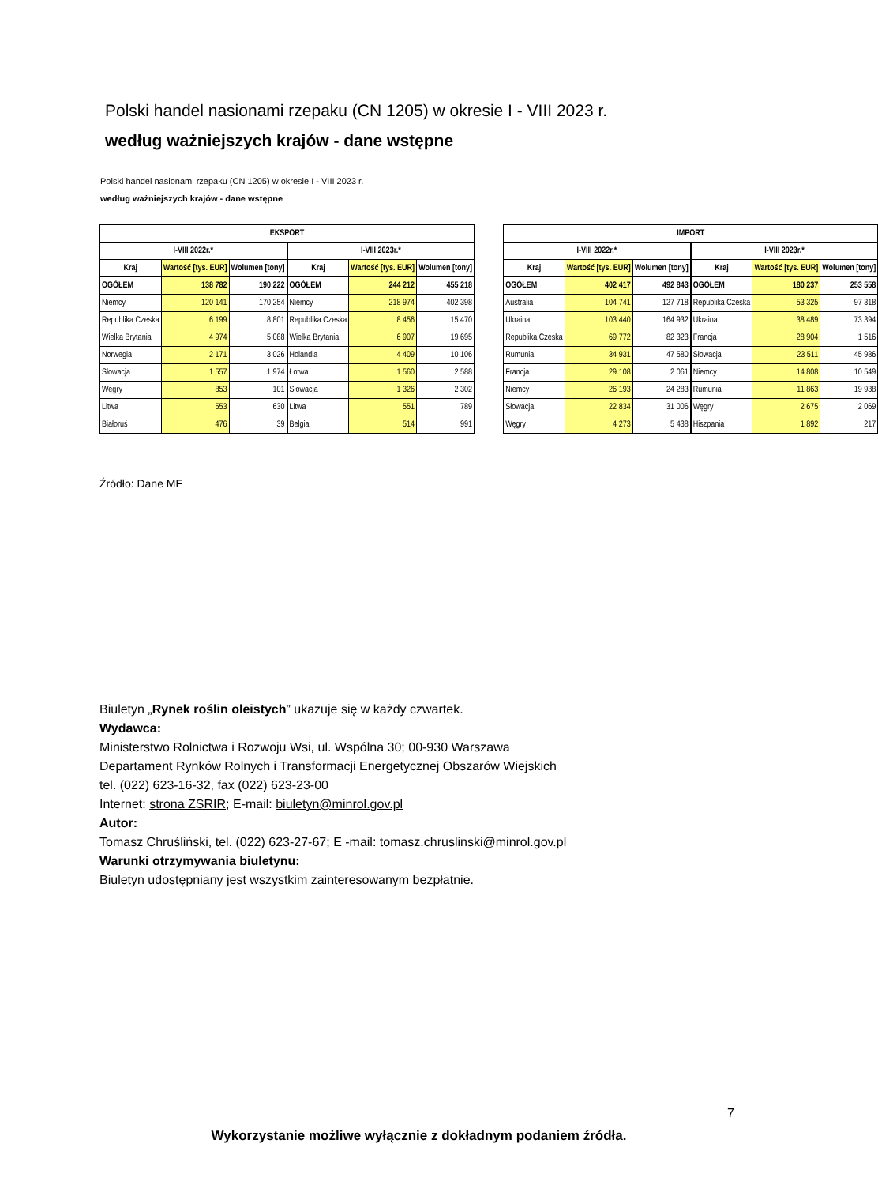Polski handel nasionami rzepaku (CN 1205) w okresie I - VIII 2023 r.
według ważniejszych krajów - dane wstępne
Polski handel nasionami rzepaku (CN 1205) w okresie I - VIII 2023 r.
według ważniejszych krajów - dane wstępne
| EKSPORT | | | | | | |
| --- | --- | --- | --- | --- | --- | --- |
| I-VIII 2022r.* | | | | I-VIII 2023r.* | | |
| Kraj | Wartość [tys. EUR] | Wolumen [tony] | | Kraj | Wartość [tys. EUR] | Wolumen [tony] |
| OGÓŁEM | 138 782 | 190 222 | | OGÓŁEM | 244 212 | 455 218 |
| Niemcy | 120 141 | 170 254 | | Niemcy | 218 974 | 402 398 |
| Republika Czeska | 6 199 | 8 801 | | Republika Czeska | 8 456 | 15 470 |
| Wielka Brytania | 4 974 | 5 088 | | Wielka Brytania | 6 907 | 19 695 |
| Norwegia | 2 171 | 3 026 | | Holandia | 4 409 | 10 106 |
| Słowacja | 1 557 | 1 974 | | Łotwa | 1 560 | 2 588 |
| Węgry | 853 | 101 | | Słowacja | 1 326 | 2 302 |
| Litwa | 553 | 630 | | Litwa | 551 | 789 |
| Białoruś | 476 | 39 | | Belgia | 514 | 991 |
| IMPORT | | | | | | |
| --- | --- | --- | --- | --- | --- | --- |
| I-VIII 2022r.* | | | | I-VIII 2023r.* | | |
| Kraj | Wartość [tys. EUR] | Wolumen [tony] | | Kraj | Wartość [tys. EUR] | Wolumen [tony] |
| OGÓŁEM | 402 417 | 492 843 | | OGÓŁEM | 180 237 | 253 558 |
| Australia | 104 741 | 127 718 | | Republika Czeska | 53 325 | 97 318 |
| Ukraina | 103 440 | 164 932 | | Ukraina | 38 489 | 73 394 |
| Republika Czeska | 69 772 | 82 323 | | Francja | 28 904 | 1 516 |
| Rumunia | 34 931 | 47 580 | | Słowacja | 23 511 | 45 986 |
| Francja | 29 108 | 2 061 | | Niemcy | 14 808 | 10 549 |
| Niemcy | 26 193 | 24 283 | | Rumunia | 11 863 | 19 938 |
| Słowacja | 22 834 | 31 006 | | Węgry | 2 675 | 2 069 |
| Węgry | 4 273 | 5 438 | | Hiszpania | 1 892 | 217 |
Źródło: Dane MF
Biuletyn „Rynek roślin oleistych” ukazuje się w każdy czwartek.
Wydawca:
Ministerstwo Rolnictwa i Rozwoju Wsi, ul. Wspólna 30; 00-930 Warszawa
Departament Rynków Rolnych i Transformacji Energetycznej Obszarów Wiejskich
tel. (022) 623-16-32, fax (022) 623-23-00
Internet: strona ZSRIR; E-mail: biuletyn@minrol.gov.pl
Autor:
Tomasz Chruśliński, tel. (022) 623-27-67; E -mail: tomasz.chruslinski@minrol.gov.pl
Warunki otrzymywania biuletynu:
Biuletyn udostępniany jest wszystkim zainteresowanym bezpłatnie.
7
Wykorzystanie możliwe wyłącznie z dokładnym podaniem źródła.